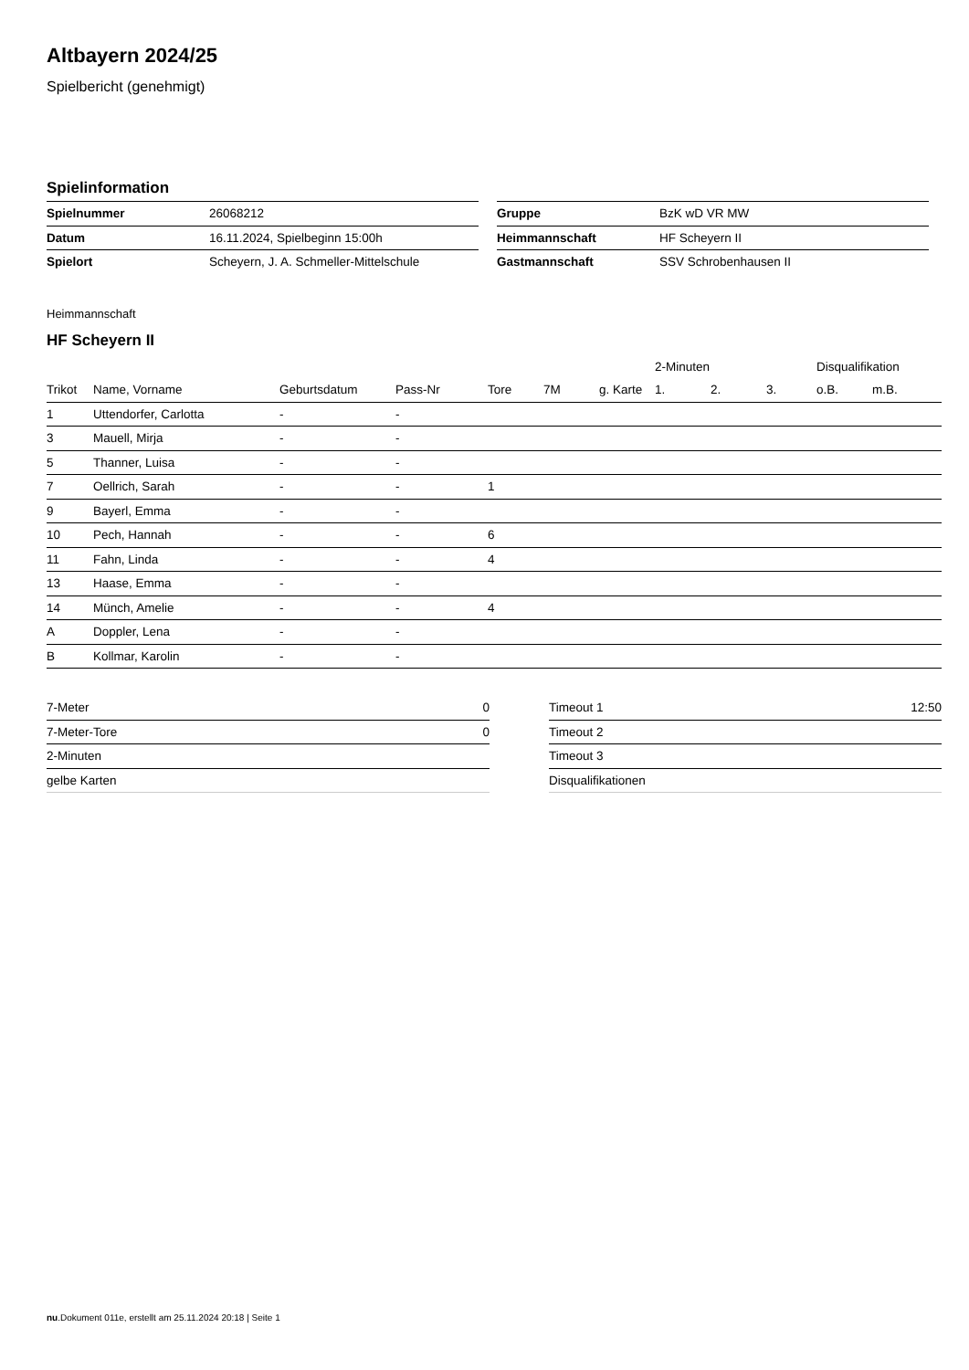Altbayern 2024/25
Spielbericht (genehmigt)
Spielinformation
| Spielnummer | 26068212 |
| Datum | 16.11.2024, Spielbeginn 15:00h |
| Spielort | Scheyern, J. A. Schmeller-Mittelschule |
| Gruppe | BzK wD VR MW |
| Heimmannschaft | HF Scheyern II |
| Gastmannschaft | SSV Schrobenhausen II |
Heimmannschaft
HF Scheyern II
| | | | | | | | 2-Minuten | | | Disqualifikation | |
| --- | --- | --- | --- | --- | --- | --- | --- | --- | --- | --- | --- |
| Trikot | Name, Vorname | Geburtsdatum | Pass-Nr | Tore | 7M | g. Karte | 1. | 2. | 3. | o.B. | m.B. |
| 1 | Uttendorfer, Carlotta | - | - | | | | | | | | |
| 3 | Mauell, Mirja | - | - | | | | | | | | |
| 5 | Thanner, Luisa | - | - | | | | | | | | |
| 7 | Oellrich, Sarah | - | - | 1 | | | | | | | |
| 9 | Bayerl, Emma | - | - | | | | | | | | |
| 10 | Pech, Hannah | - | - | 6 | | | | | | | |
| 11 | Fahn, Linda | - | - | 4 | | | | | | | |
| 13 | Haase, Emma | - | - | | | | | | | | |
| 14 | Münch, Amelie | - | - | 4 | | | | | | | |
| A | Doppler, Lena | - | - | | | | | | | | |
| B | Kollmar, Karolin | - | - | | | | | | | | |
| 7-Meter | 0 |
| 7-Meter-Tore | 0 |
| 2-Minuten | |
| gelbe Karten | |
| Timeout 1 | 12:50 |
| Timeout 2 | |
| Timeout 3 | |
| Disqualifikationen | |
nu.Dokument 011e, erstellt am 25.11.2024 20:18 | Seite 1